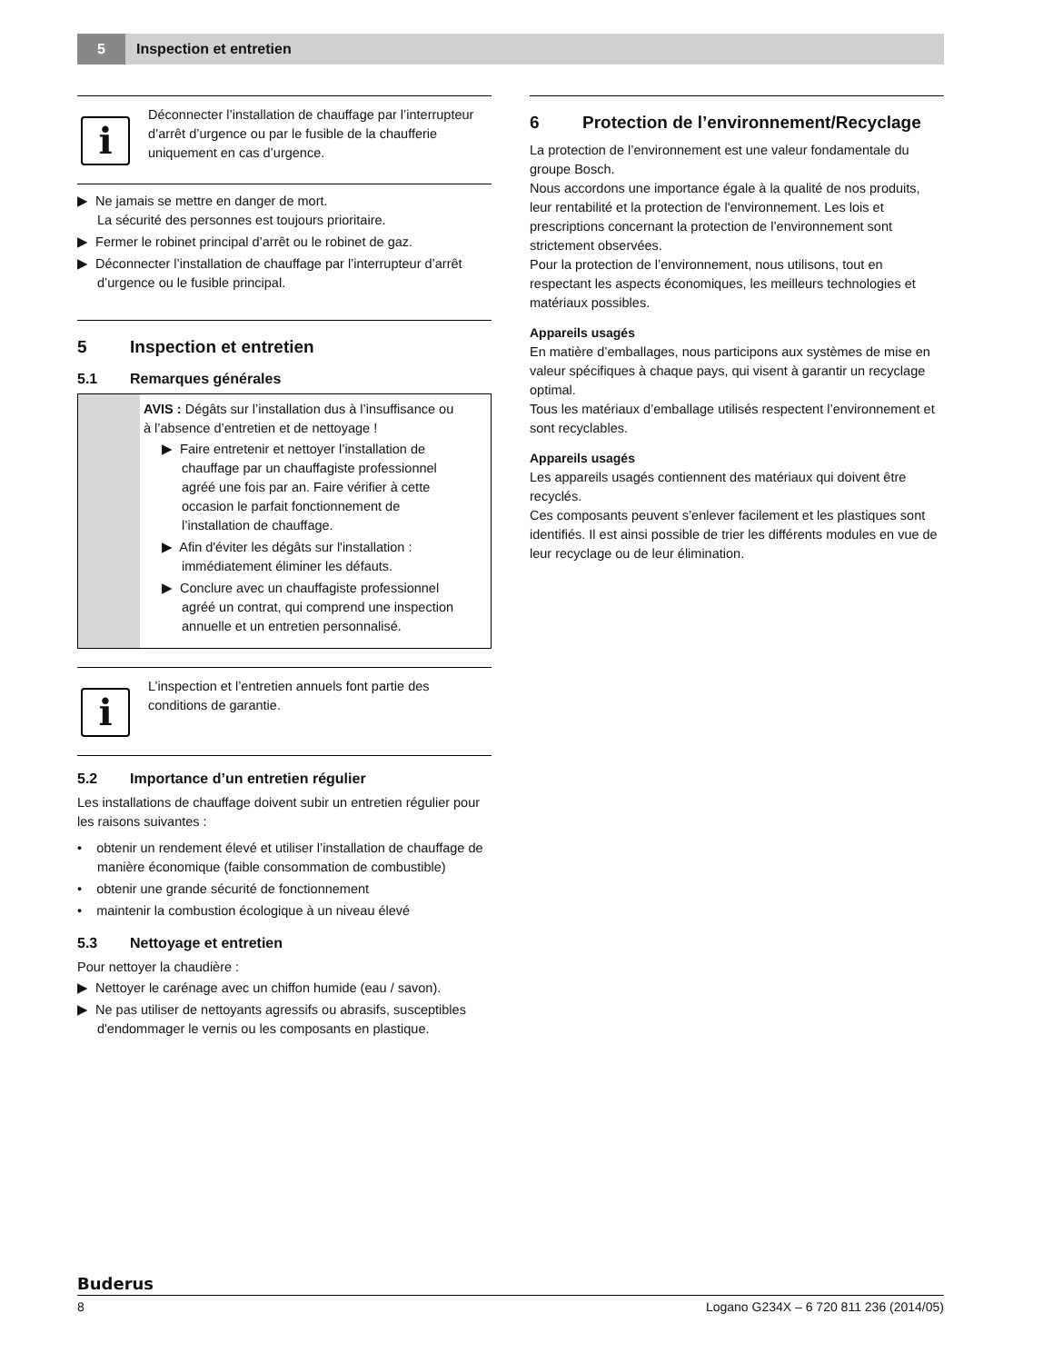5
Inspection et entretien
i
Déconnecter l’installation de chauffage par l’interrupteur d’arrêt d’urgence ou par le fusible de la chaufferie uniquement en cas d’urgence.
▶ Ne jamais se mettre en danger de mort.
La sécurité des personnes est toujours prioritaire.
▶ Fermer le robinet principal d’arrêt ou le robinet de gaz.
▶ Déconnecter l’installation de chauffage par l’interrupteur d’arrêt d’urgence ou le fusible principal.
5 Inspection et entretien
5.1 Remarques générales
AVIS : Dégâts sur l’installation dus à l’insuffisance ou à l’absence d’entretien et de nettoyage !
▶ Faire entretenir et nettoyer l’installation de chauffage par un chauffagiste professionnel agréé une fois par an. Faire vérifier à cette occasion le parfait fonctionnement de l’installation de chauffage.
▶ Afin d'éviter les dégâts sur l'installation : immédiatement éliminer les défauts.
▶ Conclure avec un chauffagiste professionnel agréé un contrat, qui comprend une inspection annuelle et un entretien personnalisé.
i
L’inspection et l’entretien annuels font partie des conditions de garantie.
5.2 Importance d’un entretien régulier
Les installations de chauffage doivent subir un entretien régulier pour les raisons suivantes :
• obtenir un rendement élevé et utiliser l’installation de chauffage de manière économique (faible consommation de combustible)
• obtenir une grande sécurité de fonctionnement
• maintenir la combustion écologique à un niveau élevé
5.3 Nettoyage et entretien
Pour nettoyer la chaudière :
▶ Nettoyer le carénage avec un chiffon humide (eau / savon).
▶ Ne pas utiliser de nettoyants agressifs ou abrasifs, susceptibles d'endommager le vernis ou les composants en plastique.
6 Protection de l’environnement/Recyclage
La protection de l’environnement est une valeur fondamentale du groupe Bosch.
Nous accordons une importance égale à la qualité de nos produits, leur rentabilité et la protection de l'environnement. Les lois et prescriptions concernant la protection de l’environnement sont strictement observées.
Pour la protection de l’environnement, nous utilisons, tout en respectant les aspects économiques, les meilleurs technologies et matériaux possibles.
Appareils usagés
En matière d’emballages, nous participons aux systèmes de mise en valeur spécifiques à chaque pays, qui visent à garantir un recyclage optimal.
Tous les matériaux d’emballage utilisés respectent l’environnement et sont recyclables.
Appareils usagés
Les appareils usagés contiennent des matériaux qui doivent être recyclés.
Ces composants peuvent s’enlever facilement et les plastiques sont identifiés. Il est ainsi possible de trier les différents modules en vue de leur recyclage ou de leur élimination.
Buderus
8 Logano G234X – 6 720 811 236 (2014/05)